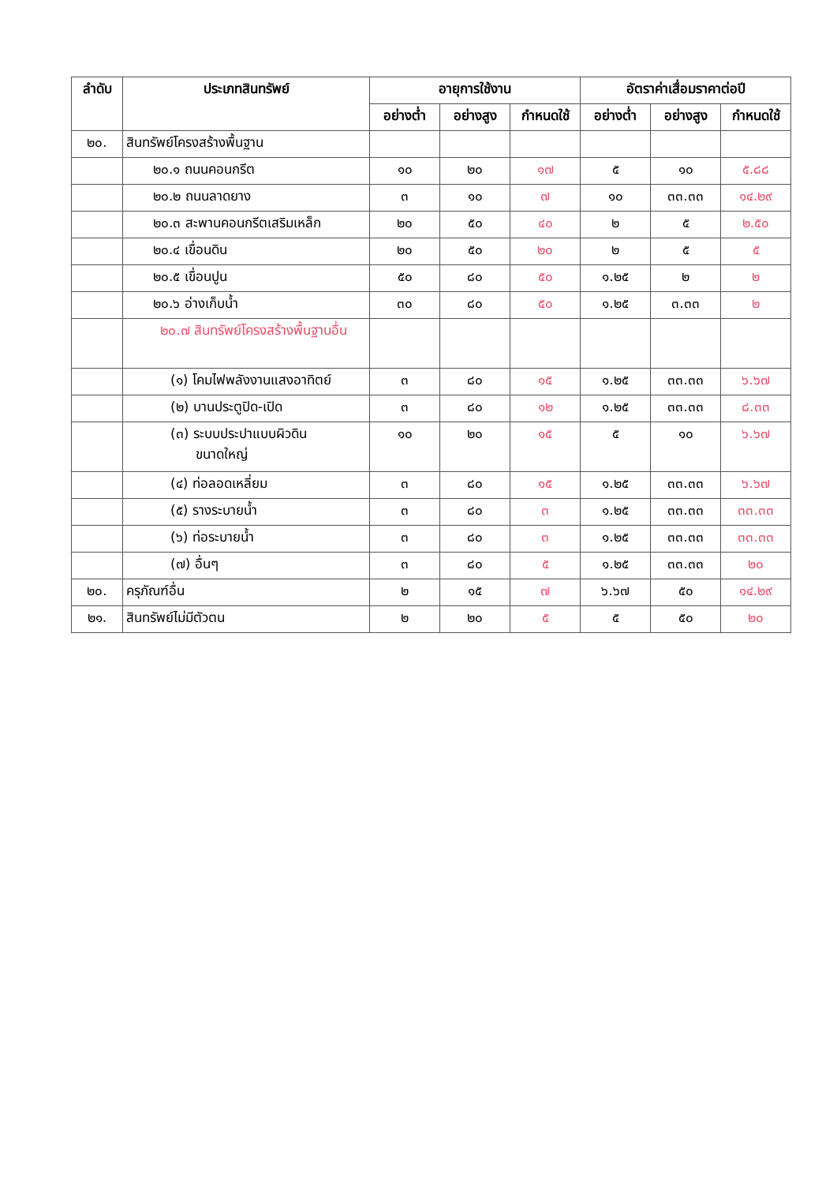| ลำดับ | ประเภทสินทรัพย์ | อายุการใช้งาน | | | อัตราค่าเสื่อมราคาต่อปี | | |
| --- | --- | --- | --- | --- | --- | --- | --- |
| | | อย่างต่ำ | อย่างสูง | กำหนดใช้ | อย่างต่ำ | อย่างสูง | กำหนดใช้ |
| ๒๐. | สินทรัพย์โครงสร้างพื้นฐาน | | | | | | |
| | ๒๐.๑ ถนนคอนกรีต | ๑๐ | ๒๐ | ๑๗ | ๕ | ๑๐ | ๕.๘๘ |
| | ๒๐.๒ ถนนลาดยาง | ๓ | ๑๐ | ๗ | ๑๐ | ๓๓.๓๓ | ๑๔.๒๙ |
| | ๒๐.๓ สะพานคอนกรีตเสริมเหล็ก | ๒๐ | ๕๐ | ๔๐ | ๒ | ๕ | ๒.๕๐ |
| | ๒๐.๔ เขื่อนดิน | ๒๐ | ๕๐ | ๒๐ | ๒ | ๕ | ๕ |
| | ๒๐.๕ เขื่อนปูน | ๕๐ | ๘๐ | ๕๐ | ๑.๒๕ | ๒ | ๒ |
| | ๒๐.๖ อ่างเก็บน้ำ | ๓๐ | ๘๐ | ๕๐ | ๑.๒๕ | ๓.๓๓ | ๒ |
| | ๒๐.๗ สินทรัพย์โครงสร้างพื้นฐานอื่น | | | | | | |
| | (๑) โคมไฟพลังงานแสงอาทิตย์ | ๓ | ๘๐ | ๑๕ | ๑.๒๕ | ๓๓.๓๓ | ๖.๖๗ |
| | (๒) บานประตูปิด-เปิด | ๓ | ๘๐ | ๑๒ | ๑.๒๕ | ๓๓.๓๓ | ๘.๓๓ |
| | (๓) ระบบประปาแบบผิวดิน ขนาดใหญ่ | ๑๐ | ๒๐ | ๑๕ | ๕ | ๑๐ | ๖.๖๗ |
| | (๔) ท่อลอดเหลี่ยม | ๓ | ๘๐ | ๑๕ | ๑.๒๕ | ๓๓.๓๓ | ๖.๖๗ |
| | (๕) รางระบายน้ำ | ๓ | ๘๐ | ๓ | ๑.๒๕ | ๓๓.๓๓ | ๓๓.๓๓ |
| | (๖) ท่อระบายน้ำ | ๓ | ๘๐ | ๓ | ๑.๒๕ | ๓๓.๓๓ | ๓๓.๓๓ |
| | (๗) อื่นๆ | ๓ | ๘๐ | ๕ | ๑.๒๕ | ๓๓.๓๓ | ๒๐ |
| ๒๐. | ครุภัณฑ์อื่น | ๒ | ๑๕ | ๗ | ๖.๖๗ | ๕๐ | ๑๔.๒๙ |
| ๒๑. | สินทรัพย์ไม่มีตัวตน | ๒ | ๒๐ | ๕ | ๕ | ๕๐ | ๒๐ |